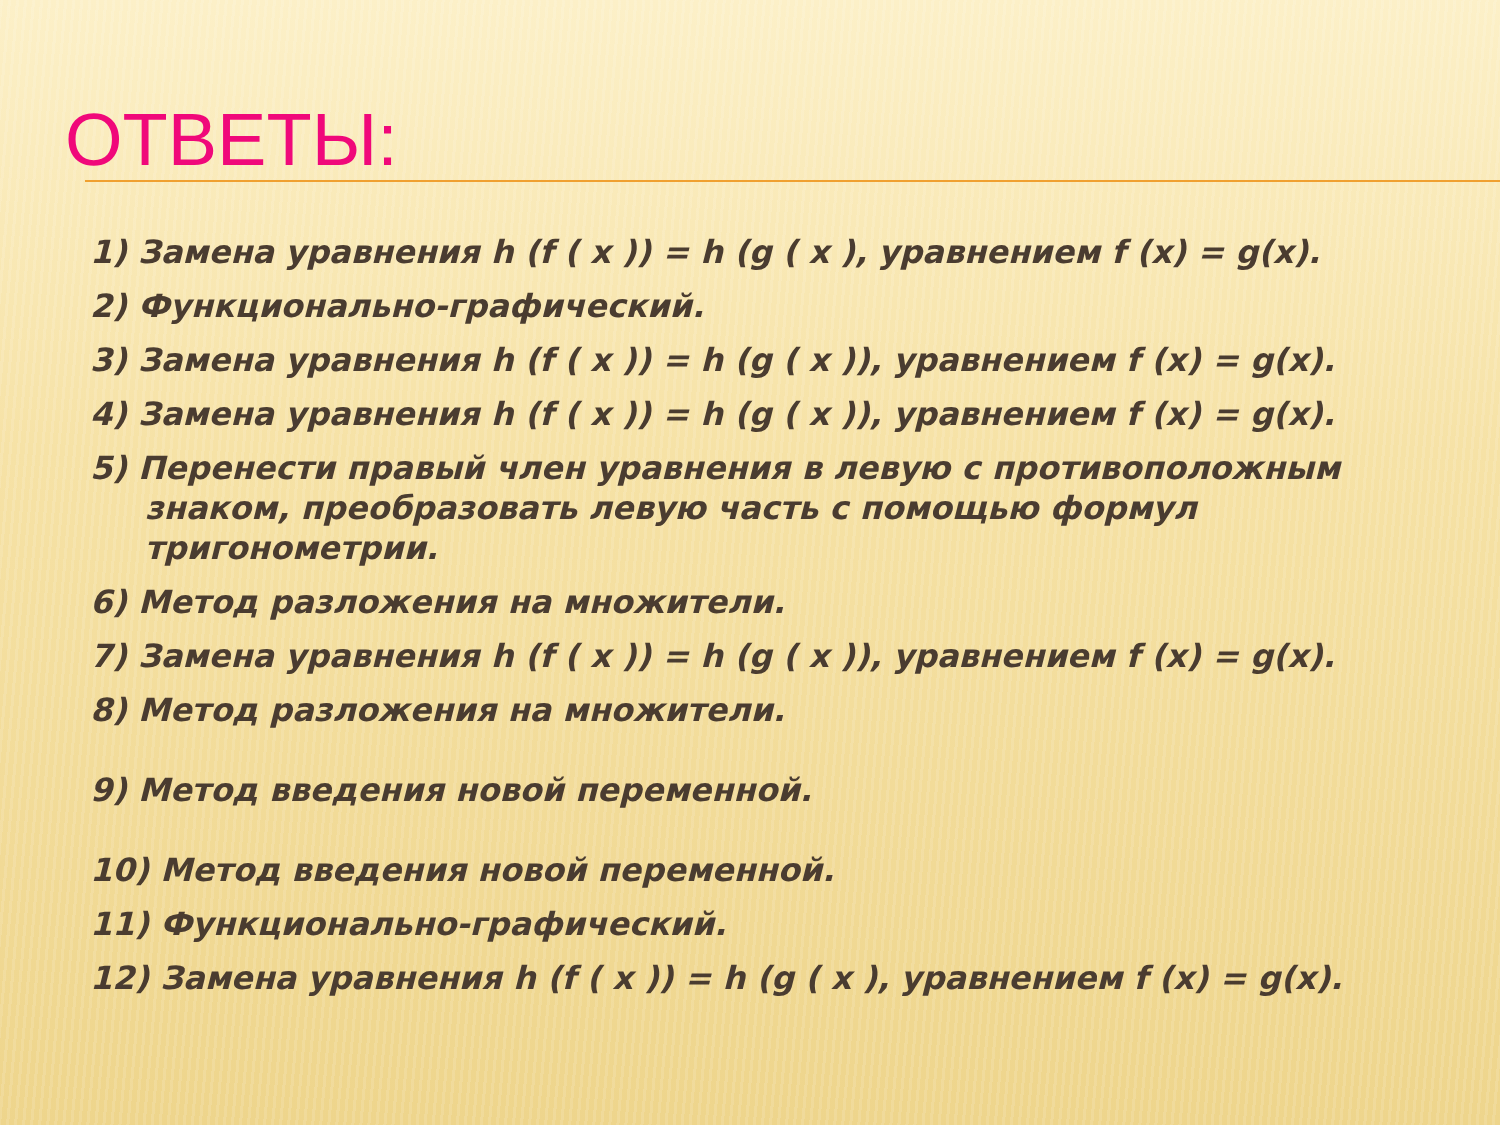ОТВЕТЫ:
1) Замена уравнения h (f ( x )) = h (g ( x ), уравнением f (x) = g(x).
2) Функционально-графический.
3) Замена уравнения h (f ( x )) = h (g ( x )), уравнением f (x) = g(x).
4) Замена уравнения h (f ( x )) = h (g ( x )), уравнением f (x) = g(x).
5) Перенести правый член уравнения в левую с противоположным
знаком, преобразовать левую часть с помощью формул
тригонометрии.
6) Метод разложения на множители.
7) Замена уравнения h (f ( x )) = h (g ( x )), уравнением f (x) = g(x).
8) Метод разложения на множители.
9) Метод введения новой переменной.
10) Метод введения новой переменной.
11) Функционально-графический.
12) Замена уравнения h (f ( x )) = h (g ( x ), уравнением f (x) = g(x).